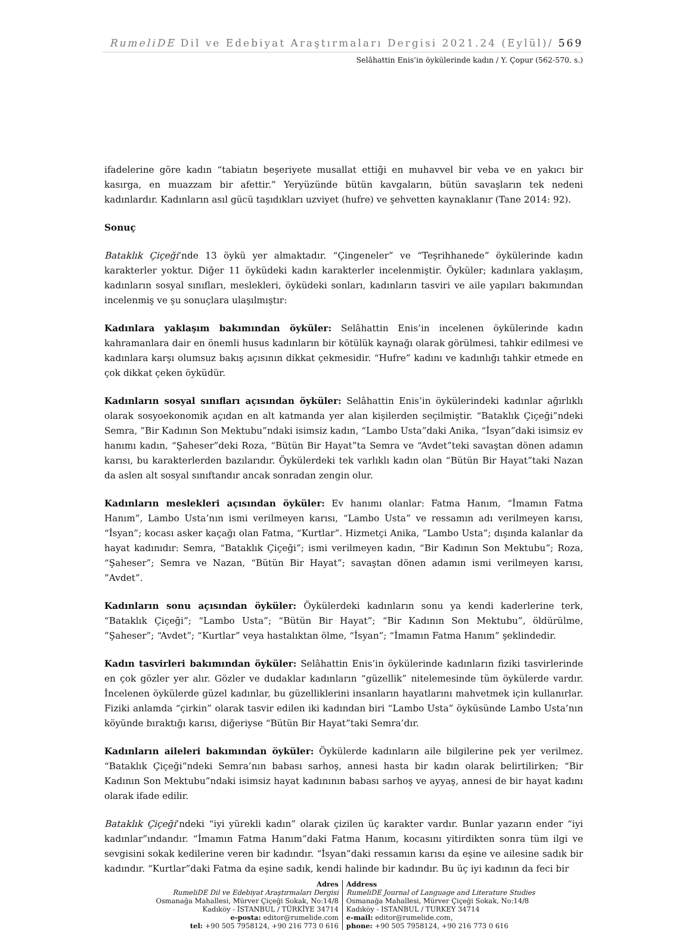RumeliDE Dil ve Edebiyat Araştırmaları Dergisi 2021.24 (Eylül)/ 569
Selâhattin Enis’in öykülerinde kadın / Y. Çopur (562-570. s.)
ifadelerine göre kadın “tabiatın beşeriyete musallat ettiği en muhavvel bir veba ve en yakıcı bir kasırga, en muazzam bir afettir.” Yeryüzünde bütün kavgaların, bütün savaşların tek nedeni kadınlardır. Kadınların asıl gücü taşıdıkları uzviyet (hufre) ve şehvetten kaynaklanır (Tane 2014: 92).
Sonuç
Bataklık Çiçeği’nde 13 öykü yer almaktadır. “Çingeneler” ve “Teşrihhanede” öykülerinde kadın karakterler yoktur. Diğer 11 öyküdeki kadın karakterler incelenmiştir. Öyküler; kadınlara yaklaşım, kadınların sosyal sınıfları, meslekleri, öyküdeki sonları, kadınların tasviri ve aile yapıları bakımından incelenmiş ve şu sonuçlara ulaşılmıştır:
Kadınlara yaklaşım bakımından öyküler: Selâhattin Enis’in incelenen öykülerinde kadın kahramanlara dair en önemli husus kadınların bir kötülük kaynağı olarak görülmesi, tahkir edilmesi ve kadınlara karşı olumsuz bakış açısının dikkat çekmesidir. “Hufre” kadını ve kadınlığı tahkir etmede en çok dikkat çeken öyküdür.
Kadınların sosyal sınıfları açısından öyküler: Selâhattin Enis’in öykülerindeki kadınlar ağırlıklı olarak sosyoekonomik açıdan en alt katmanda yer alan kişilerden seçilmiştir. “Bataklık Çiçeği”ndeki Semra, ”Bir Kadının Son Mektubu”ndaki isimsiz kadın, “Lambo Usta”daki Anika, “İsyan”daki isimsiz ev hanımı kadın, “Şaheser”deki Roza, “Bütün Bir Hayat”ta Semra ve “Avdet”teki savaştan dönen adamın karısı, bu karakterlerden bazılarıdır. Öykülerdeki tek varlıklı kadın olan “Bütün Bir Hayat”taki Nazan da aslen alt sosyal sınıftandır ancak sonradan zengin olur.
Kadınların meslekleri açısından öyküler: Ev hanımı olanlar: Fatma Hanım, “İmamın Fatma Hanım”, Lambo Usta’nın ismi verilmeyen karısı, “Lambo Usta” ve ressamın adı verilmeyen karısı, “İsyan”; kocası asker kaçağı olan Fatma, “Kurtlar”. Hizmetçi Anika, ”Lambo Usta”; dışında kalanlar da hayat kadınıdır: Semra, “Bataklık Çiçeği”; ismi verilmeyen kadın, “Bir Kadının Son Mektubu”; Roza, “Şaheser”; Semra ve Nazan, “Bütün Bir Hayat”; savaştan dönen adamın ismi verilmeyen karısı, ”Avdet”.
Kadınların sonu açısından öyküler: Öykülerdeki kadınların sonu ya kendi kaderlerine terk, “Bataklık Çiçeği”; “Lambo Usta”; “Bütün Bir Hayat”; “Bir Kadının Son Mektubu”, öldürülme, ”Şaheser”; “Avdet”; “Kurtlar” veya hastalıktan ölme, “İsyan”; “İmamın Fatma Hanım” şeklindedir.
Kadın tasvirleri bakımından öyküler: Selâhattin Enis’in öykülerinde kadınların fiziki tasvirlerinde en çok gözler yer alır. Gözler ve dudaklar kadınların “güzellik” nitelemesinde tüm öykülerde vardır. İncelenen öykülerde güzel kadınlar, bu güzelliklerini insanların hayatlarını mahvetmek için kullanırlar. Fiziki anlamda “çirkin” olarak tasvir edilen iki kadından biri “Lambo Usta” öyküsünde Lambo Usta’nın köyünde bıraktığı karısı, diğeriyse “Bütün Bir Hayat”taki Semra’dır.
Kadınların aileleri bakımından öyküler: Öykülerde kadınların aile bilgilerine pek yer verilmez. “Bataklık Çiçeği”ndeki Semra’nın babası sarhoş, annesi hasta bir kadın olarak belirtilirken; “Bir Kadının Son Mektubu”ndaki isimsiz hayat kadınının babası sarhoş ve ayyaş, annesi de bir hayat kadını olarak ifade edilir.
Bataklık Çiçeği’ndeki “iyi yürekli kadın” olarak çizilen üç karakter vardır. Bunlar yazarın ender “iyi kadınlar”ındandır. “İmamın Fatma Hanım”daki Fatma Hanım, kocasını yitirdikten sonra tüm ilgi ve sevgisini sokak kedilerine veren bir kadındır. “İsyan”daki ressamın karısı da eşine ve ailesine sadık bir kadındır. “Kurtlar”daki Fatma da eşine sadık, kendi halinde bir kadındır. Bu üç iyi kadının da feci bir
Adres
RumeliDE Dil ve Edebiyat Araştırmaları Dergisi
Osmanağa Mahallesi, Mürver Çiçeği Sokak, No:14/8
Kadıköy - İSTANBUL / TÜRKİYE 34714
e-posta: editor@rumelide.com
tel: +90 505 7958124, +90 216 773 0 616
Address
RumeliDE Journal of Language and Literature Studies
Osmanağa Mahallesi, Mürver Çiçeği Sokak, No:14/8
Kadıköy - ISTANBUL / TURKEY 34714
e-mail: editor@rumelide.com,
phone: +90 505 7958124, +90 216 773 0 616